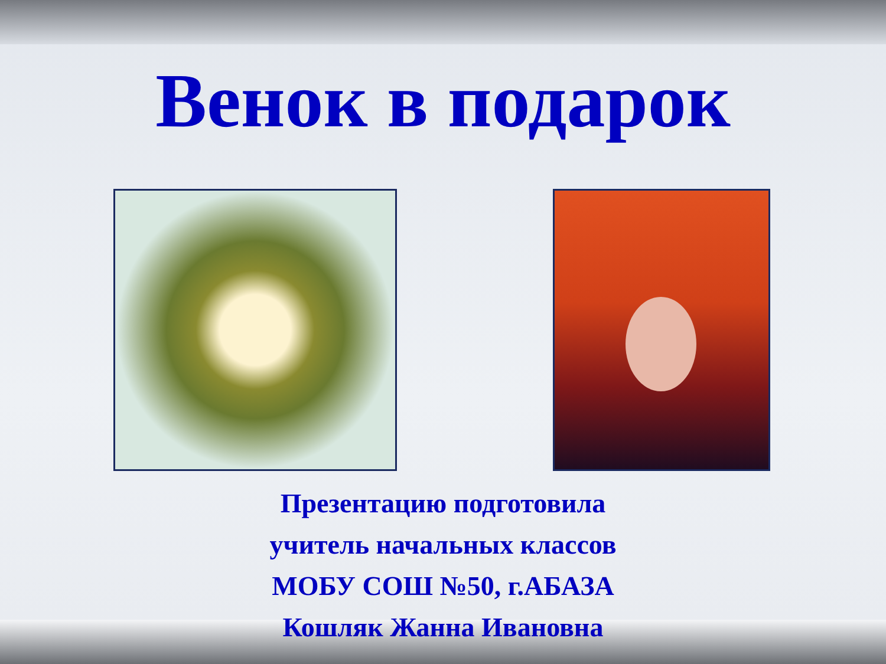Венок в подарок
Презентацию подготовила
учитель начальных классов
МОБУ СОШ №50, г.АБАЗА
Кошляк Жанна Ивановна